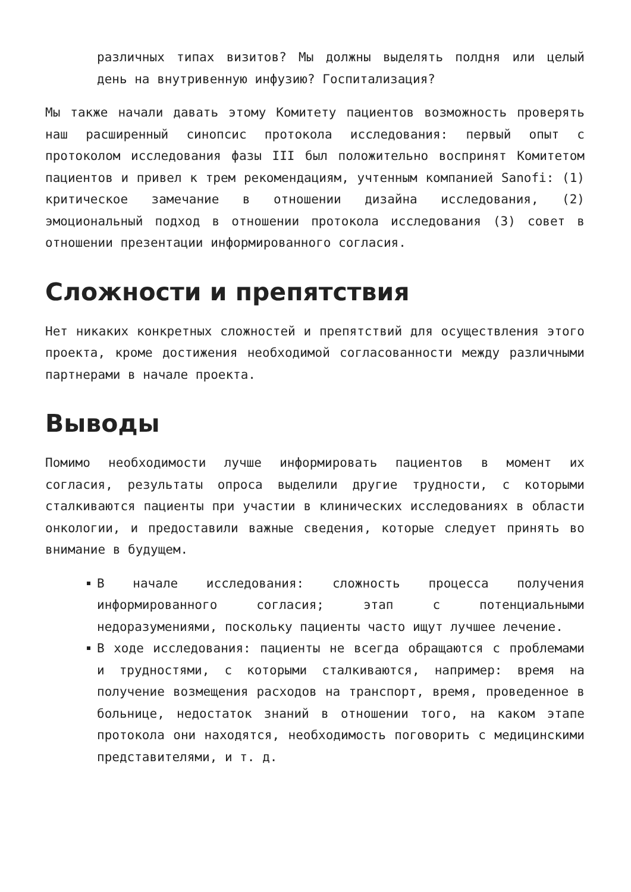различных типах визитов? Мы должны выделять полдня или целый день на внутривенную инфузию? Госпитализация?
Мы также начали давать этому Комитету пациентов возможность проверять наш расширенный синопсис протокола исследования: первый опыт с протоколом исследования фазы III был положительно воспринят Комитетом пациентов и привел к трем рекомендациям, учтенным компанией Sanofi: (1) критическое замечание в отношении дизайна исследования, (2) эмоциональный подход в отношении протокола исследования (3) совет в отношении презентации информированного согласия.
Сложности и препятствия
Нет никаких конкретных сложностей и препятствий для осуществления этого проекта, кроме достижения необходимой согласованности между различными партнерами в начале проекта.
Выводы
Помимо необходимости лучше информировать пациентов в момент их согласия, результаты опроса выделили другие трудности, с которыми сталкиваются пациенты при участии в клинических исследованиях в области онкологии, и предоставили важные сведения, которые следует принять во внимание в будущем.
В начале исследования: сложность процесса получения информированного согласия; этап с потенциальными недоразумениями, поскольку пациенты часто ищут лучшее лечение.
В ходе исследования: пациенты не всегда обращаются с проблемами и трудностями, с которыми сталкиваются, например: время на получение возмещения расходов на транспорт, время, проведенное в больнице, недостаток знаний в отношении того, на каком этапе протокола они находятся, необходимость поговорить с медицинскими представителями, и т. д.